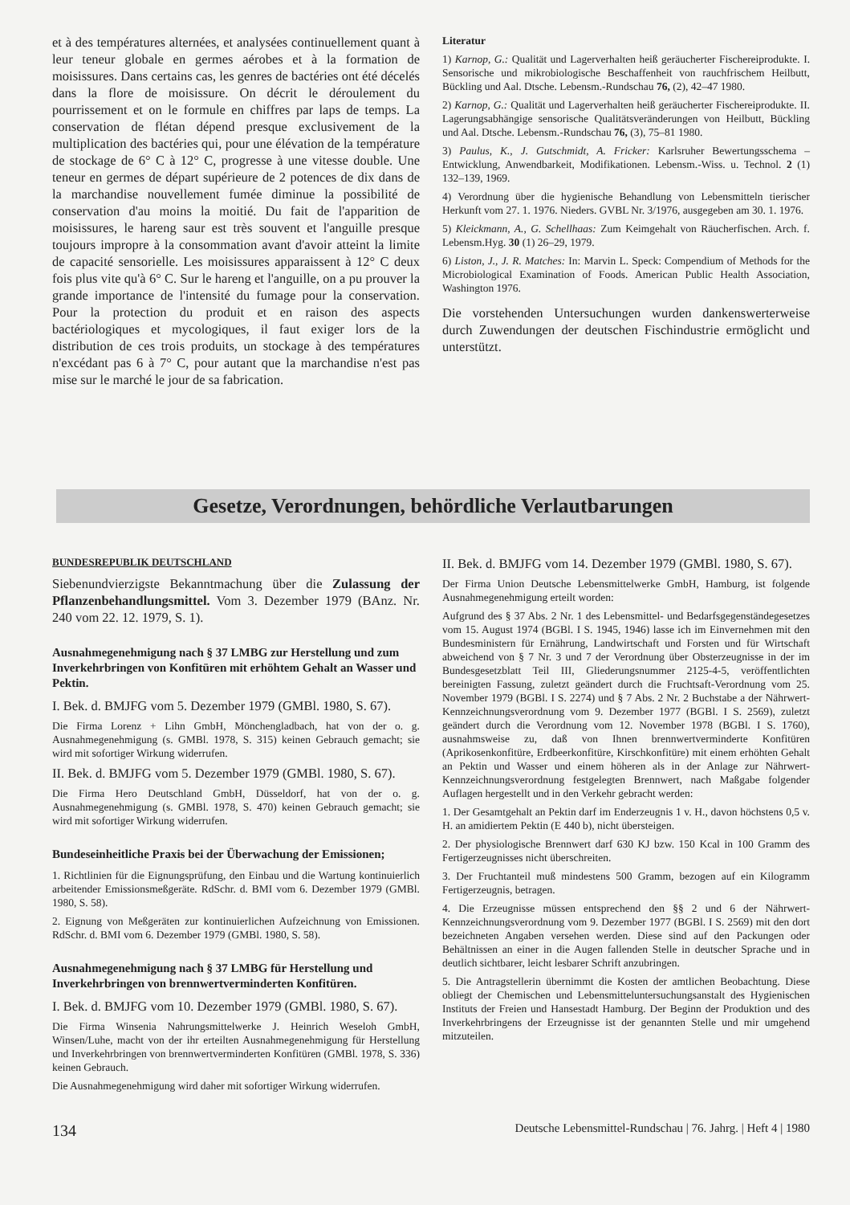et à des températures alternées, et analysées continuellement quant à leur teneur globale en germes aérobes et à la formation de moisissures. Dans certains cas, les genres de bactéries ont été décelés dans la flore de moisissure. On décrit le déroulement du pourrissement et on le formule en chiffres par laps de temps. La conservation de flétan dépend presque exclusivement de la multiplication des bactéries qui, pour une élévation de la température de stockage de 6° C à 12° C, progresse à une vitesse double. Une teneur en germes de départ supérieure de 2 potences de dix dans de la marchandise nouvellement fumée diminue la possibilité de conservation d'au moins la moitié. Du fait de l'apparition de moisissures, le hareng saur est très souvent et l'anguille presque toujours impropre à la consommation avant d'avoir atteint la limite de capacité sensorielle. Les moisissures apparaissent à 12° C deux fois plus vite qu'à 6° C. Sur le hareng et l'anguille, on a pu prouver la grande importance de l'intensité du fumage pour la conservation. Pour la protection du produit et en raison des aspects bactériologiques et mycologiques, il faut exiger lors de la distribution de ces trois produits, un stockage à des températures n'excédant pas 6 à 7° C, pour autant que la marchandise n'est pas mise sur le marché le jour de sa fabrication.
Literatur
1) Karnop, G.: Qualität und Lagerverhalten heiß geräucherter Fischereiprodukte. I. Sensorische und mikrobiologische Beschaffenheit von rauchfrischem Heilbutt, Bückling und Aal. Dtsche. Lebensm.-Rundschau 76, (2), 42–47 1980.
2) Karnop, G.: Qualität und Lagerverhalten heiß geräucherter Fischereiprodukte. II. Lagerungsabhängige sensorische Qualitätsveränderungen von Heilbutt, Bückling und Aal. Dtsche. Lebensm.-Rundschau 76, (3), 75–81 1980.
3) Paulus, K., J. Gutschmidt, A. Fricker: Karlsruher Bewertungsschema – Entwicklung, Anwendbarkeit, Modifikationen. Lebensm.-Wiss. u. Technol. 2 (1) 132–139, 1969.
4) Verordnung über die hygienische Behandlung von Lebensmitteln tierischer Herkunft vom 27. 1. 1976. Nieders. GVBL Nr. 3/1976, ausgegeben am 30. 1. 1976.
5) Kleickmann, A., G. Schellhaas: Zum Keimgehalt von Räucherfischen. Arch. f. Lebensm.Hyg. 30 (1) 26–29, 1979.
6) Liston, J., J. R. Matches: In: Marvin L. Speck: Compendium of Methods for the Microbiological Examination of Foods. American Public Health Association, Washington 1976.
Die vorstehenden Untersuchungen wurden dankenswerterweise durch Zuwendungen der deutschen Fischindustrie ermöglicht und unterstützt.
Gesetze, Verordnungen, behördliche Verlautbarungen
BUNDESREPUBLIK DEUTSCHLAND
Siebenundvierzigste Bekanntmachung über die Zulassung der Pflanzenbehandlungsmittel. Vom 3. Dezember 1979 (BAnz. Nr. 240 vom 22. 12. 1979, S. 1).
Ausnahmegenehmigung nach § 37 LMBG zur Herstellung und zum Inverkehrbringen von Konfitüren mit erhöhtem Gehalt an Wasser und Pektin.
I. Bek. d. BMJFG vom 5. Dezember 1979 (GMBl. 1980, S. 67).
Die Firma Lorenz + Lihn GmbH, Mönchengladbach, hat von der o. g. Ausnahmegenehmigung (s. GMBl. 1978, S. 315) keinen Gebrauch gemacht; sie wird mit sofortiger Wirkung widerrufen.
II. Bek. d. BMJFG vom 5. Dezember 1979 (GMBl. 1980, S. 67).
Die Firma Hero Deutschland GmbH, Düsseldorf, hat von der o. g. Ausnahmegenehmigung (s. GMBl. 1978, S. 470) keinen Gebrauch gemacht; sie wird mit sofortiger Wirkung widerrufen.
Bundeseinheitliche Praxis bei der Überwachung der Emissionen;
1. Richtlinien für die Eignungsprüfung, den Einbau und die Wartung kontinuierlich arbeitender Emissionsmeßgeräte. RdSchr. d. BMI vom 6. Dezember 1979 (GMBl. 1980, S. 58).
2. Eignung von Meßgeräten zur kontinuierlichen Aufzeichnung von Emissionen. RdSchr. d. BMI vom 6. Dezember 1979 (GMBl. 1980, S. 58).
Ausnahmegenehmigung nach § 37 LMBG für Herstellung und Inverkehrbringen von brennwertverminderten Konfitüren.
I. Bek. d. BMJFG vom 10. Dezember 1979 (GMBl. 1980, S. 67).
Die Firma Winsenia Nahrungsmittelwerke J. Heinrich Weseloh GmbH, Winsen/Luhe, macht von der ihr erteilten Ausnahmegenehmigung für Herstellung und Inverkehrbringen von brennwertverminderten Konfitüren (GMBl. 1978, S. 336) keinen Gebrauch.
Die Ausnahmegenehmigung wird daher mit sofortiger Wirkung widerrufen.
II. Bek. d. BMJFG vom 14. Dezember 1979 (GMBl. 1980, S. 67).
Der Firma Union Deutsche Lebensmittelwerke GmbH, Hamburg, ist folgende Ausnahmegenehmigung erteilt worden:
Aufgrund des § 37 Abs. 2 Nr. 1 des Lebensmittel- und Bedarfsgegenständegesetzes vom 15. August 1974 (BGBl. I S. 1945, 1946) lasse ich im Einvernehmen mit den Bundesministern für Ernährung, Landwirtschaft und Forsten und für Wirtschaft abweichend von § 7 Nr. 3 und 7 der Verordnung über Obsterzeugnisse in der im Bundesgesetzblatt Teil III, Gliederungsnummer 2125-4-5, veröffentlichten bereinigten Fassung, zuletzt geändert durch die Fruchtsaft-Verordnung vom 25. November 1979 (BGBl. I S. 2274) und § 7 Abs. 2 Nr. 2 Buchstabe a der Nährwert-Kennzeichnungsverordnung vom 9. Dezember 1977 (BGBl. I S. 2569), zuletzt geändert durch die Verordnung vom 12. November 1978 (BGBl. I S. 1760), ausnahmsweise zu, daß von Ihnen brennwertverminderte Konfitüren (Aprikosenkonfitüre, Erdbeerkonfitüre, Kirschkonfitüre) mit einem erhöhten Gehalt an Pektin und Wasser und einem höheren als in der Anlage zur Nährwert-Kennzeichnungsverordnung festgelegten Brennwert, nach Maßgabe folgender Auflagen hergestellt und in den Verkehr gebracht werden:
1. Der Gesamtgehalt an Pektin darf im Enderzeugnis 1 v. H., davon höchstens 0,5 v. H. an amidiertem Pektin (E 440 b), nicht übersteigen.
2. Der physiologische Brennwert darf 630 KJ bzw. 150 Kcal in 100 Gramm des Fertigerzeugnisses nicht überschreiten.
3. Der Fruchtanteil muß mindestens 500 Gramm, bezogen auf ein Kilogramm Fertigerzeugnis, betragen.
4. Die Erzeugnisse müssen entsprechend den §§ 2 und 6 der Nährwert-Kennzeichnungsverordnung vom 9. Dezember 1977 (BGBl. I S. 2569) mit den dort bezeichneten Angaben versehen werden. Diese sind auf den Packungen oder Behältnissen an einer in die Augen fallenden Stelle in deutscher Sprache und in deutlich sichtbarer, leicht lesbarer Schrift anzubringen.
5. Die Antragstellerin übernimmt die Kosten der amtlichen Beobachtung. Diese obliegt der Chemischen und Lebensmitteluntersuchungsanstalt des Hygienischen Instituts der Freien und Hansestadt Hamburg. Der Beginn der Produktion und des Inverkehrbringens der Erzeugnisse ist der genannten Stelle und mir umgehend mitzuteilen.
134 Deutsche Lebensmittel-Rundschau | 76. Jahrg. | Heft 4 | 1980